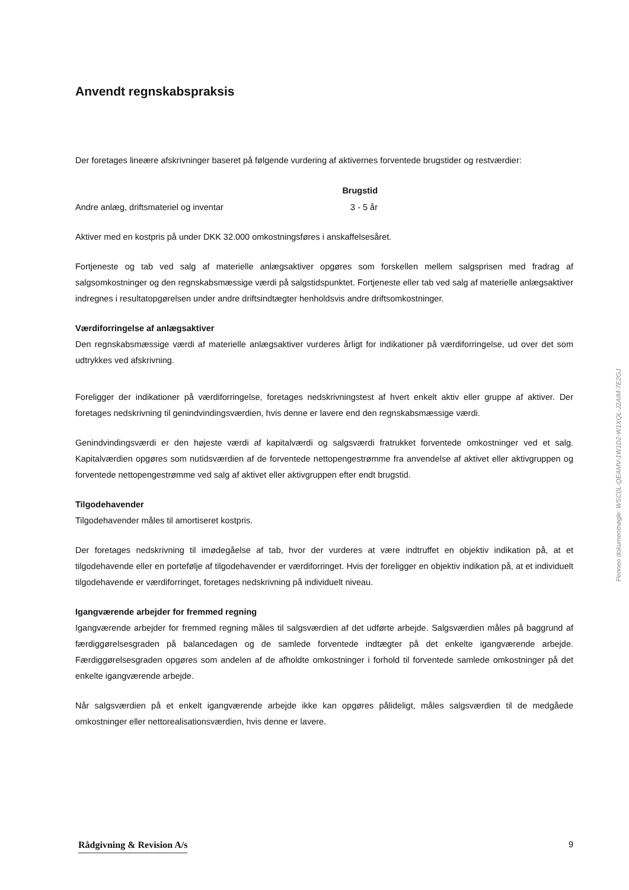Anvendt regnskabspraksis
Der foretages lineære afskrivninger baseret på følgende vurdering af aktivernes forventede brugstider og restværdier:
| | Brugstid |
| --- | --- |
| Andre anlæg, driftsmateriel og inventar | 3 - 5 år |
Aktiver med en kostpris på under DKK 32.000 omkostningsføres i anskaffelsesåret.
Fortjeneste og tab ved salg af materielle anlægsaktiver opgøres som forskellen mellem salgsprisen med fradrag af salgsomkostninger og den regnskabsmæssige værdi på salgstidspunktet. Fortjeneste eller tab ved salg af materielle anlægsaktiver indregnes i resultatopgørelsen under andre driftsindtægter henholdsvis andre driftsomkostninger.
Værdiforringelse af anlægsaktiver
Den regnskabsmæssige værdi af materielle anlægsaktiver vurderes årligt for indikationer på værdiforringelse, ud over det som udtrykkes ved afskrivning.
Foreligger der indikationer på værdiforringelse, foretages nedskrivningstest af hvert enkelt aktiv eller gruppe af aktiver. Der foretages nedskrivning til genindvindingsværdien, hvis denne er lavere end den regnskabsmæssige værdi.
Genindvindingsværdi er den højeste værdi af kapitalværdi og salgsværdi fratrukket forventede omkostninger ved et salg. Kapitalværdien opgøres som nutidsværdien af de forventede nettopengestrømme fra anvendelse af aktivet eller aktivgruppen og forventede nettopengestrømme ved salg af aktivet eller aktivgruppen efter endt brugstid.
Tilgodehavender
Tilgodehavender måles til amortiseret kostpris.
Der foretages nedskrivning til imødegåelse af tab, hvor der vurderes at være indtruffet en objektiv indikation på, at et tilgodehavende eller en portefølje af tilgodehavender er værdiforringet. Hvis der foreligger en objektiv indikation på, at et individuelt tilgodehavende er værdiforringet, foretages nedskrivning på individuelt niveau.
Igangværende arbejder for fremmed regning
Igangværende arbejder for fremmed regning måles til salgsværdien af det udførte arbejde. Salgsværdien måles på baggrund af færdiggørelsesgraden på balancedagen og de samlede forventede indtægter på det enkelte igangværende arbejde. Færdiggørelsesgraden opgøres som andelen af de afholdte omkostninger i forhold til forventede samlede omkostninger på det enkelte igangværende arbejde.
Når salgsværdien på et enkelt igangværende arbejde ikke kan opgøres pålideligt, måles salgsværdien til de medgåede omkostninger eller nettorealisationsværdien, hvis denne er lavere.
Penneo dokumentnøgle: WSC0L-QEAMV-1W1D2-W1XQL-J2AIM-7E2GJ
Rådgivning & Revision A/s 9